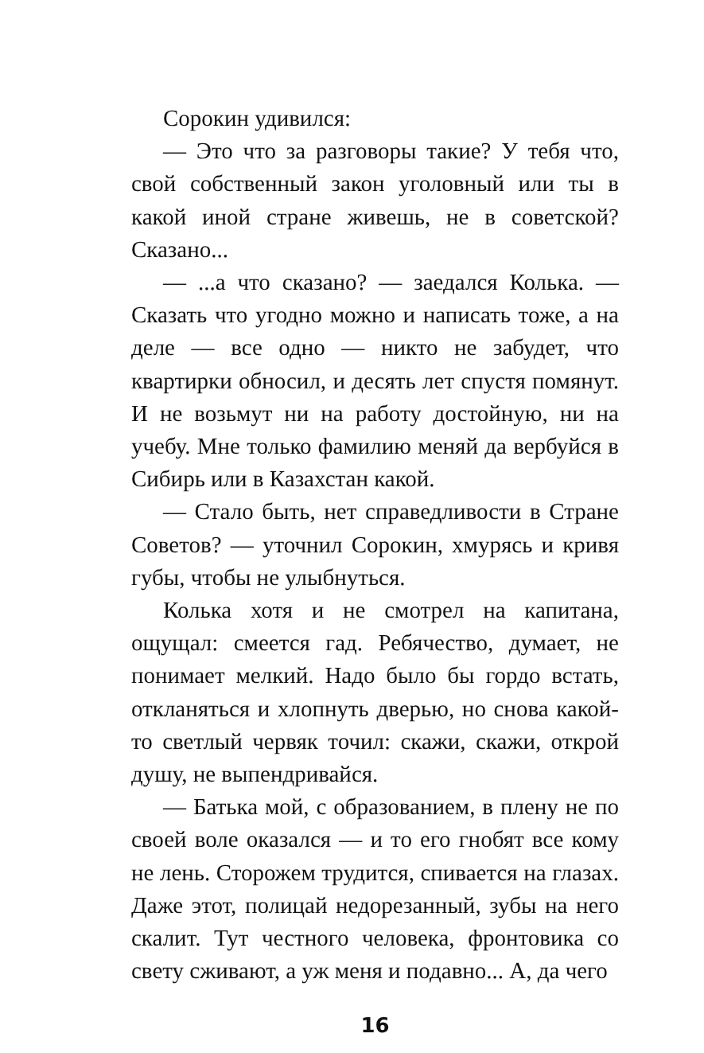Сорокин удивился:
— Это что за разговоры такие? У тебя что, свой собственный закон уголовный или ты в какой иной стране живешь, не в советской? Сказано...
— ...а что сказано? — заедался Колька. — Сказать что угодно можно и написать тоже, а на деле — все одно — никто не забудет, что квартирки обносил, и десять лет спустя помянут. И не возьмут ни на работу достойную, ни на учебу. Мне только фамилию меняй да вербуйся в Сибирь или в Казахстан какой.
— Стало быть, нет справедливости в Стране Советов? — уточнил Сорокин, хмурясь и кривя губы, чтобы не улыбнуться.
Колька хотя и не смотрел на капитана, ощущал: смеется гад. Ребячество, думает, не понимает мелкий. Надо было бы гордо встать, откланяться и хлопнуть дверью, но снова какой-то светлый червяк точил: скажи, скажи, открой душу, не выпендривайся.
— Батька мой, с образованием, в плену не по своей воле оказался — и то его гнобят все кому не лень. Сторожем трудится, спивается на глазах. Даже этот, полицай недорезанный, зубы на него скалит. Тут честного человека, фронтовика со свету сживают, а уж меня и подавно... А, да чего
16